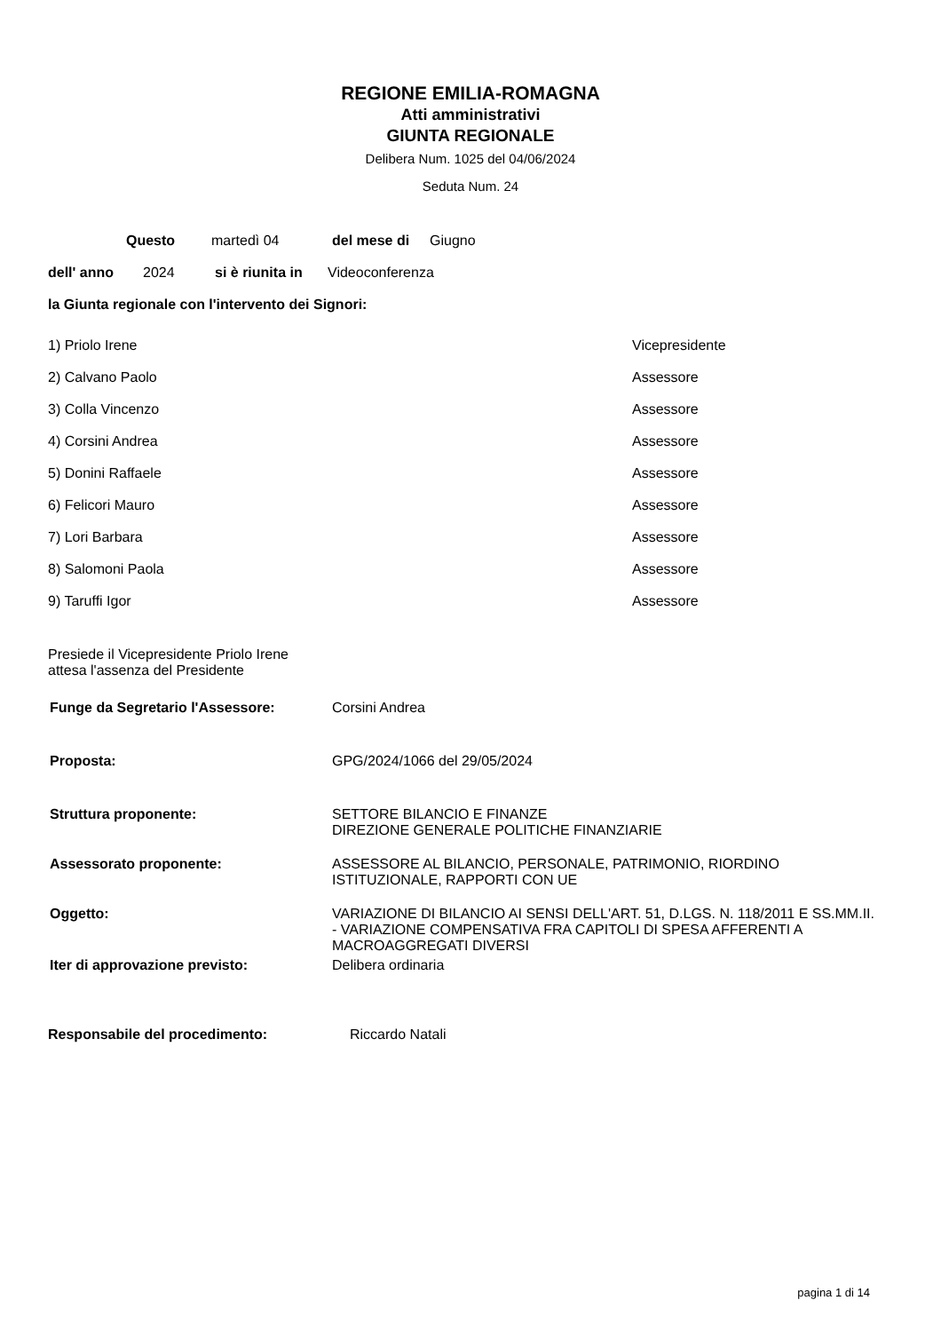REGIONE EMILIA-ROMAGNA
Atti amministrativi
GIUNTA REGIONALE
Delibera Num. 1025 del 04/06/2024
Seduta Num. 24
Questo martedì 04 del mese di Giugno
dell' anno 2024 si è riunita in Videoconferenza
la Giunta regionale con l'intervento dei Signori:
1) Priolo Irene Vicepresidente
2) Calvano Paolo Assessore
3) Colla Vincenzo Assessore
4) Corsini Andrea Assessore
5) Donini Raffaele Assessore
6) Felicori Mauro Assessore
7) Lori Barbara Assessore
8) Salomoni Paola Assessore
9) Taruffi Igor Assessore
Presiede il Vicepresidente Priolo Irene
attesa l'assenza del Presidente
Funge da Segretario l'Assessore: Corsini Andrea
Proposta: GPG/2024/1066 del 29/05/2024
Struttura proponente: SETTORE BILANCIO E FINANZE
DIREZIONE GENERALE POLITICHE FINANZIARIE
Assessorato proponente: ASSESSORE AL BILANCIO, PERSONALE, PATRIMONIO, RIORDINO
ISTITUZIONALE, RAPPORTI CON UE
Oggetto: VARIAZIONE DI BILANCIO AI SENSI DELL'ART. 51, D.LGS. N. 118/2011 E SS.MM.II. - VARIAZIONE COMPENSATIVA FRA CAPITOLI DI SPESA AFFERENTI A MACROAGGREGATI DIVERSI
Iter di approvazione previsto: Delibera ordinaria
Responsabile del procedimento: Riccardo Natali
pagina 1 di 14